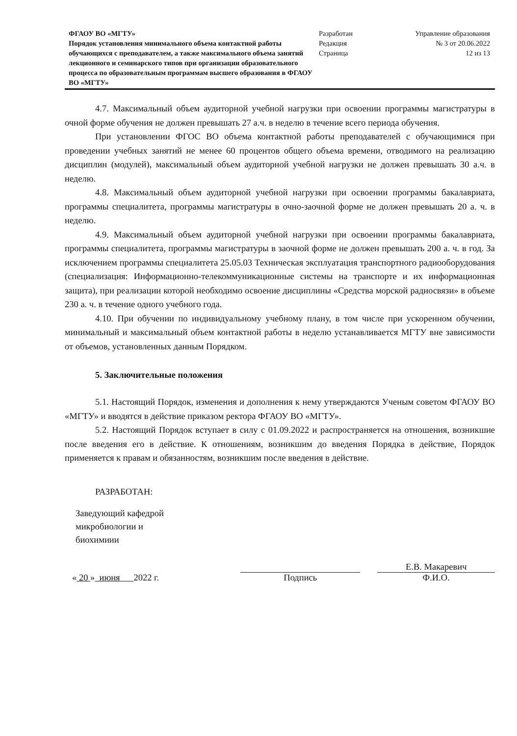ФГАОУ ВО «МГТУ»
Порядок установления минимального объема контактной работы обучающихся с преподавателем, а также максимального объема занятий лекционного и семинарского типов при организации образовательного процесса по образовательным программам высшего образования в ФГАОУ ВО «МГТУ»
Разработан
Редакция
Страница
Управление образования
№ 3 от 20.06.2022
12 из 13
4.7. Максимальный объем аудиторной учебной нагрузки при освоении программы магистратуры в очной форме обучения не должен превышать 27 а.ч. в неделю в течение всего периода обучения.
При установлении ФГОС ВО объема контактной работы преподавателей с обучающимися при проведении учебных занятий не менее 60 процентов общего объема времени, отводимого на реализацию дисциплин (модулей), максимальный объем аудиторной учебной нагрузки не должен превышать 30 а.ч. в неделю.
4.8. Максимальный объем аудиторной учебной нагрузки при освоении программы бакалавриата, программы специалитета, программы магистратуры в очно-заочной форме не должен превышать 20 а. ч. в неделю.
4.9. Максимальный объем аудиторной учебной нагрузки при освоении программы бакалавриата, программы специалитета, программы магистратуры в заочной форме не должен превышать 200 а. ч. в год. За исключением программы специалитета 25.05.03 Техническая эксплуатация транспортного радиооборудования (специализация: Информационно-телекоммуникационные системы на транспорте и их информационная защита), при реализации которой необходимо освоение дисциплины «Средства морской радиосвязи» в объеме 230 а. ч. в течение одного учебного года.
4.10. При обучении по индивидуальному учебному плану, в том числе при ускоренном обучении, минимальный и максимальный объем контактной работы в неделю устанавливается МГТУ вне зависимости от объемов, установленных данным Порядком.
5. Заключительные положения
5.1. Настоящий Порядок, изменения и дополнения к нему утверждаются Ученым советом ФГАОУ ВО «МГТУ» и вводятся в действие приказом ректора ФГАОУ ВО «МГТУ».
5.2. Настоящий Порядок вступает в силу с 01.09.2022 и распространяется на отношения, возникшие после введения его в действие. К отношениям, возникшим до введения Порядка в действие, Порядок применяется к правам и обязанностям, возникшим после введения в действие.
РАЗРАБОТАН:
Заведующий кафедрой
микробиологии и
биохимиии
« 20 » июня 2022 г.
Подпись
Е.В. Макаревич
Ф.И.О.